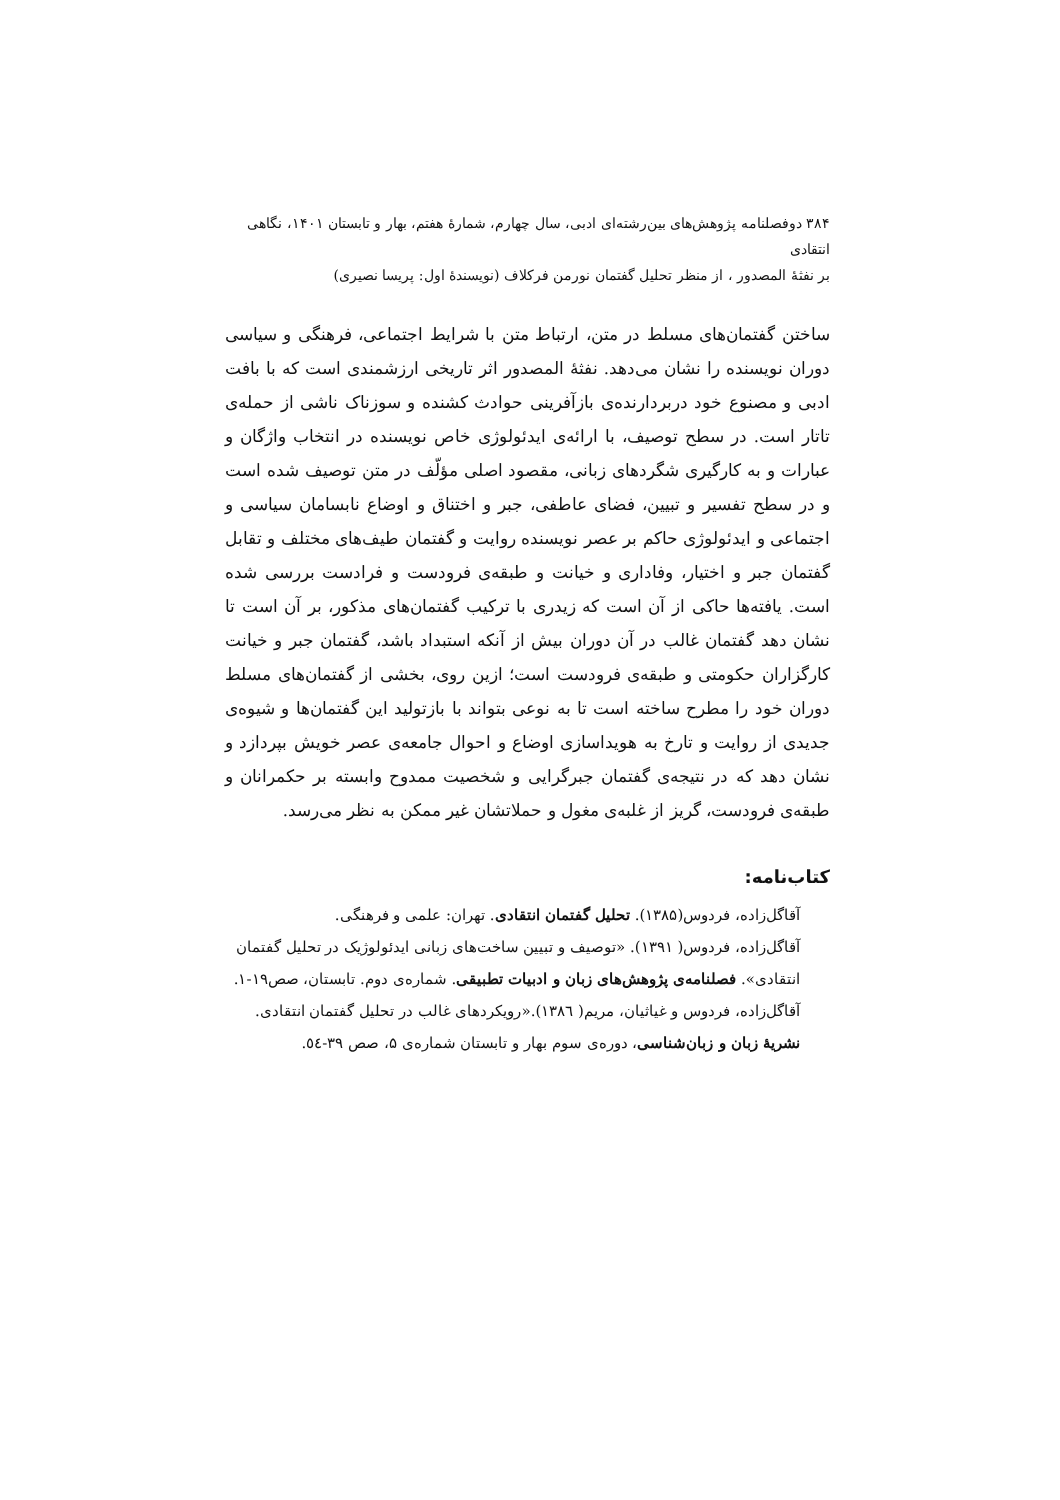۳۸۴ دوفصلنامه پژوهش‌های بین‌رشته‌ای ادبی، سال چهارم، شمارهٔ هفتم، بهار و تابستان ۱۴۰۱، نگاهی انتقادی
بر نفثهٔ المصدور ، از منظر تحلیل گفتمان نورمن فرکلاف (نویسندهٔ اول: پریسا نصیری)
ساختن گفتمان‌های مسلط در متن، ارتباط متن با شرایط اجتماعی، فرهنگی و سیاسی دوران نویسنده را نشان می‌دهد. نفثهٔ المصدور اثر تاریخی ارزشمندی است که با بافت ادبی و مصنوع خود دربردارنده‌ی بازآفرینی حوادث کشنده و سوزناک ناشی از حمله‌ی تاتار است. در سطح توصیف، با ارائه‌ی ایدئولوژی خاص نویسنده در انتخاب واژگان و عبارات و به کارگیری شگردهای زبانی، مقصود اصلی مؤلّف در متن توصیف شده است و در سطح تفسیر و تبیین، فضای عاطفی، جبر و اختناق و اوضاع نابسامان سیاسی و اجتماعی و ایدئولوژی حاکم بر عصر نویسنده روایت و گفتمان طیف‌های مختلف و تقابل گفتمان جبر و اختیار، وفاداری و خیانت و طبقه‌ی فرودست و فرادست بررسی شده است. یافته‌ها حاکی از آن است که زیدری با ترکیب گفتمان‌های مذکور، بر آن است تا نشان دهد گفتمان غالب در آن دوران بیش از آنکه استبداد باشد، گفتمان جبر و خیانت کارگزاران حکومتی و طبقه‌ی فرودست است؛ ازین روی، بخشی از گفتمان‌های مسلط دوران خود را مطرح ساخته است تا به نوعی بتواند با بازتولید این گفتمان‌ها و شیوه‌ی جدیدی از روایت و تارخ به هویداسازی اوضاع و احوال جامعه‌ی عصر خویش بپردازد و نشان دهد که در نتیجه‌ی گفتمان جبرگرایی و شخصیت ممدوح وابسته بر حکمرانان و طبقه‌ی فرودست، گریز از غلبه‌ی مغول و حملاتشان غیر ممکن به نظر می‌رسد.
کتاب‌نامه:
آقاگل‌زاده، فردوس(۱۳۸۵). تحلیل گفتمان انتقادی. تهران: علمی و فرهنگی.
آقاگل‌زاده، فردوس( ۱۳۹۱). «توصیف و تبیین ساخت‌های زبانی ایدئولوژیک در تحلیل گفتمان انتقادی». فصلنامه‌ی پژوهش‌های زبان و ادبیات تطبیقی. شماره‌ی دوم. تابستان، صص۱۹-۱.
آقاگل‌زاده، فردوس و غیاثیان، مریم( ۱۳۸٦).«رویکردهای غالب در تحلیل گفتمان انتقادی. نشریهٔ زبان و زبان‌شناسی، دوره‌ی سوم بهار و تابستان شماره‌ی ۵، صص ۳۹-٥٤.